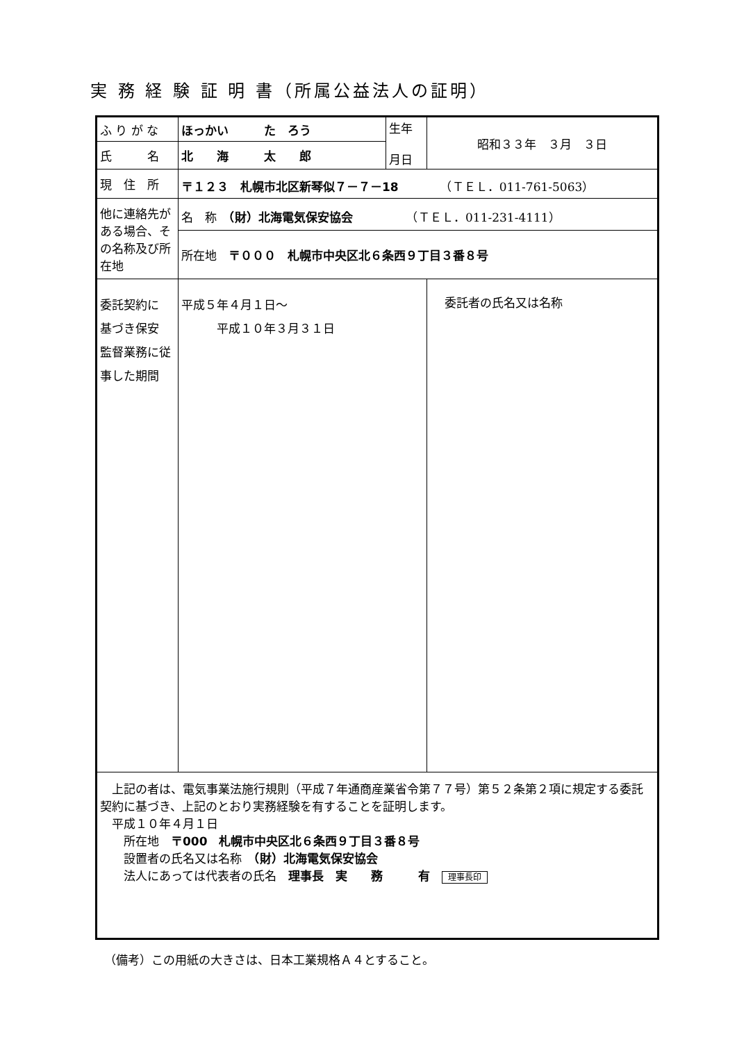実 務 経 験 証 明 書（所属公益法人の証明）
| ふ り が な | ほっかい た ろう | 生年 月日 | 昭和３３年 ３月 ３日 |
| 氏 名 | 北 海 太 郎 | | |
| 現 住 所 | 〒１２３ 札幌市北区新琴似７－７－18 （ＴＥＬ．011-761-5063） | | |
| 他に連絡先がある場合、その名称及び所在地 | 名 称 （財）北海電気保安協会 （ＴＥＬ．011-231-4111） | | |
| | 所在地 〒０００ 札幌市中央区北６条西９丁目３番８号 | | |
| 委託契約に 基づき保安 監督業務に従事した期間 | 平成５年４月１日～ 平成１０年３月３１日 | | 委託者の氏名又は名称 |
| 上記の者は、電気事業法施行規則（平成７年通商産業省令第７７号）第５２条第２項に規定する委託契約に基づき、上記のとおり実務経験を有することを証明します。 平成１０年４月１日 所在地 〒000 札幌市中央区北６条西９丁目３番８号 設置者の氏名又は名称 （財）北海電気保安協会 法人にあっては代表者の氏名 理事長 実 務 有 理事長印 | | | |
（備考）この用紙の大きさは、日本工業規格Ａ４とすること。